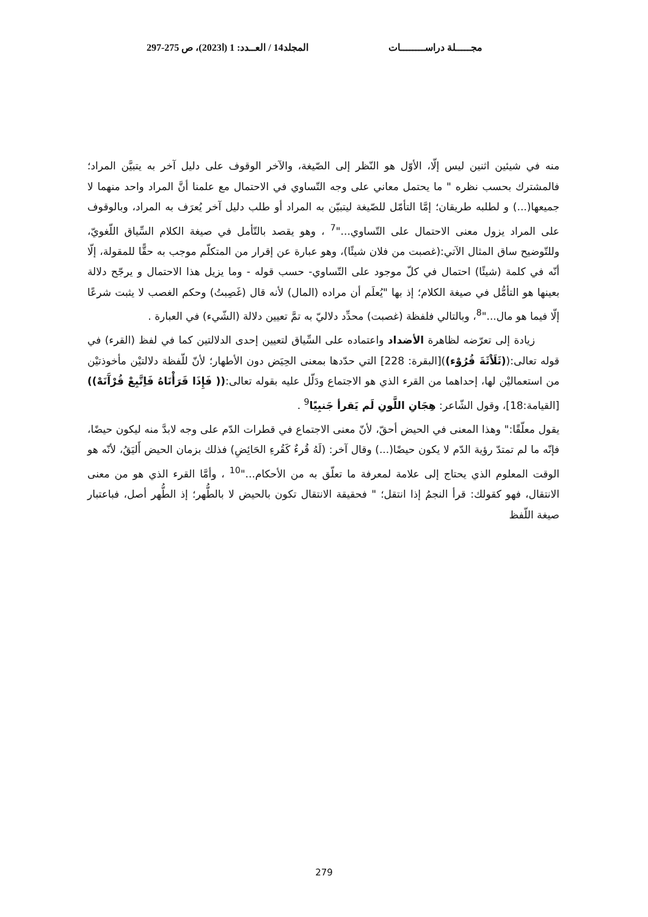مجـــــلة دراســــــــات المجلد14 / العــدد: 1 (ا2023)، ص 275-297
منه في شيئين اثنين ليس إلّا، الأوّل هو النّظر إلى الصّيغة، والآخر الوقوف على دليل آخر به يتبيَّن المراد؛ فالمشترك بحسب نظره " ما يحتمل معاني على وجه التّساوي في الاحتمال مع علمنا أنَّ المراد واحد منهما لا جميعها(...) و لطلبه طريقان؛ إمَّا التأمّل للصّيغة ليتبيّن به المراد أو طلب دليل آخر يُعرَف به المراد، وبالوقوف على المراد يزول معنى الاحتمال على التّساوي..."<sup>7</sup> ، وهو يقصد بالتّأمل في صيغة الكلام السِّياق اللّغويّ، وللتّوضيح ساق المثال الآتي:(غصبت من فلان شيئًا)، وهو عبارة عن إقرار من المتكلّم موجب به حقًّا للمقولة، إلّا أنّه في كلمة (شيئًا) احتمال في كلّ موجود على التّساوي- حسب قوله - وما يزيل هذا الاحتمال و يرجّح دلالة بعينها هو التأمُّل في صيغة الكلام؛ إذ بها "يُعلَم أن مراده (المال) لأنه قال (غَصِبتُ) وحكم الغصب لا يثبت شرعًا إلّا فيما هو مال..."<sup>8</sup>، وبالتالي فلفظة (غصبت) محدِّد دلاليّ به تمَّ تعيين دلالة (الشّيء) في العبارة .
زيادة إلى تعرّضه لظاهرة الأضداد واعتماده على السِّياق لتعيين إحدى الدلالتين كما في لفظ (القرء) في قوله تعالى:((ثَلَاْثَةَ قُرُوْء))[البقرة: 228] التي حدّدها بمعنى الحِيَض دون الأطهار؛ لأنّ للّفظة دلالتيْن مأخوذتيْن من استعماليْن لها، إحداهما من القرء الذي هو الاجتماع ودَلّل عليه بقوله تعالى:(( فَإِذَا قَرَأْنَاهُ فَاِتَّبِعْ قُرْآَنَهْ)) [القيامة:18]، وقول الشّاعر: هِجَانِ اللَّونِ لَم يَقرأ جَنبِيًا<sup>9</sup> .
يقول معلّقًا:" وهذا المعنى في الحيض أحقّ، لأنّ معنى الاجتماع في قطرات الدّم على وجه لابدَّ منه ليكون حيضًا، فإنّه ما لم تمتدّ رؤية الدّم لا يكون حيضًا(...) وقال آخر: (لَهُ قُرءٌ كَقُرءِ الحَائِضِ) فذلك بزمان الحيض أَليَقُ، لأنّه هو الوقت المعلوم الذي يحتاج إلى علامة لمعرفة ما تعلّق به من الأحكام..."<sup>10</sup> ، وأمَّا القرء الذي هو من معنى الانتقال، فهو كقولك: قرأ النجمُ إذا انتقل؛ " فحقيقة الانتقال تكون بالحيض لا بالطُّهر؛ إذ الطُّهر أصل، فباعتبار صيغة اللّفظ
279